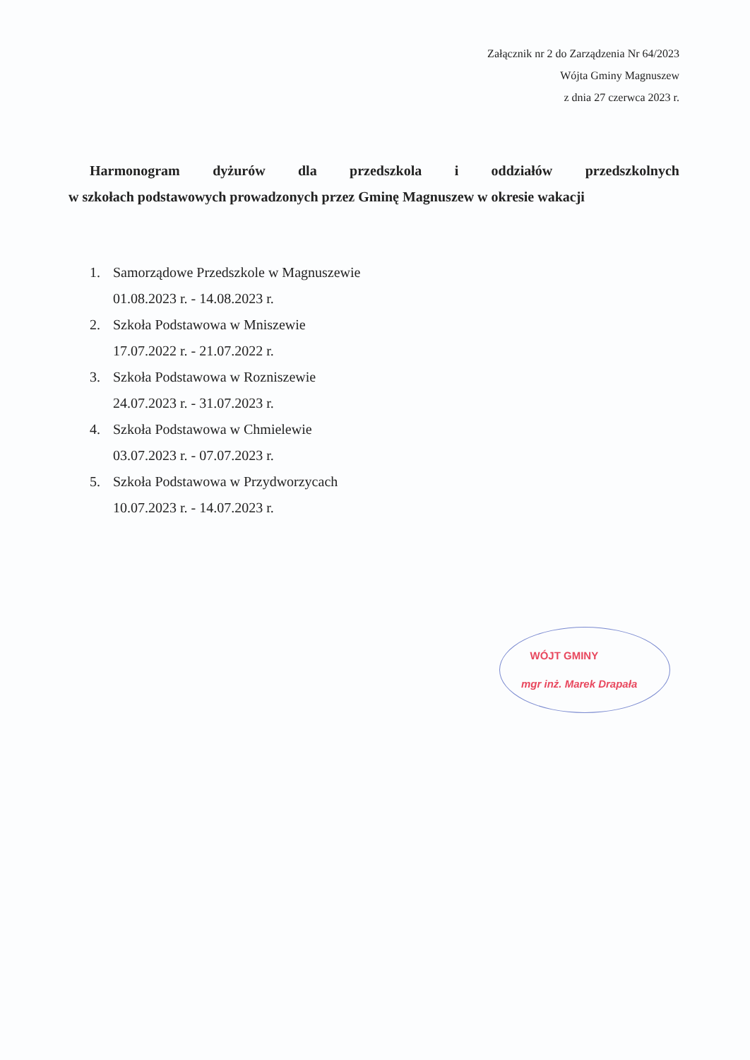Załącznik nr 2 do Zarządzenia Nr 64/2023
Wójta Gminy Magnuszew
z dnia 27 czerwca 2023 r.
Harmonogram dyżurów dla przedszkola i oddziałów przedszkolnych
w szkołach podstawowych prowadzonych przez Gminę Magnuszew w okresie wakacji
1. Samorządowe Przedszkole w Magnuszewie
01.08.2023 r. - 14.08.2023 r.
2. Szkoła Podstawowa w Mniszewie
17.07.2022 r. - 21.07.2022 r.
3. Szkoła Podstawowa w Rozniszewie
24.07.2023 r. - 31.07.2023 r.
4. Szkoła Podstawowa w Chmielewie
03.07.2023 r. - 07.07.2023 r.
5. Szkoła Podstawowa w Przydworzycach
10.07.2023 r. - 14.07.2023 r.
WÓJT GMINY
mgr inż. Marek Drapała